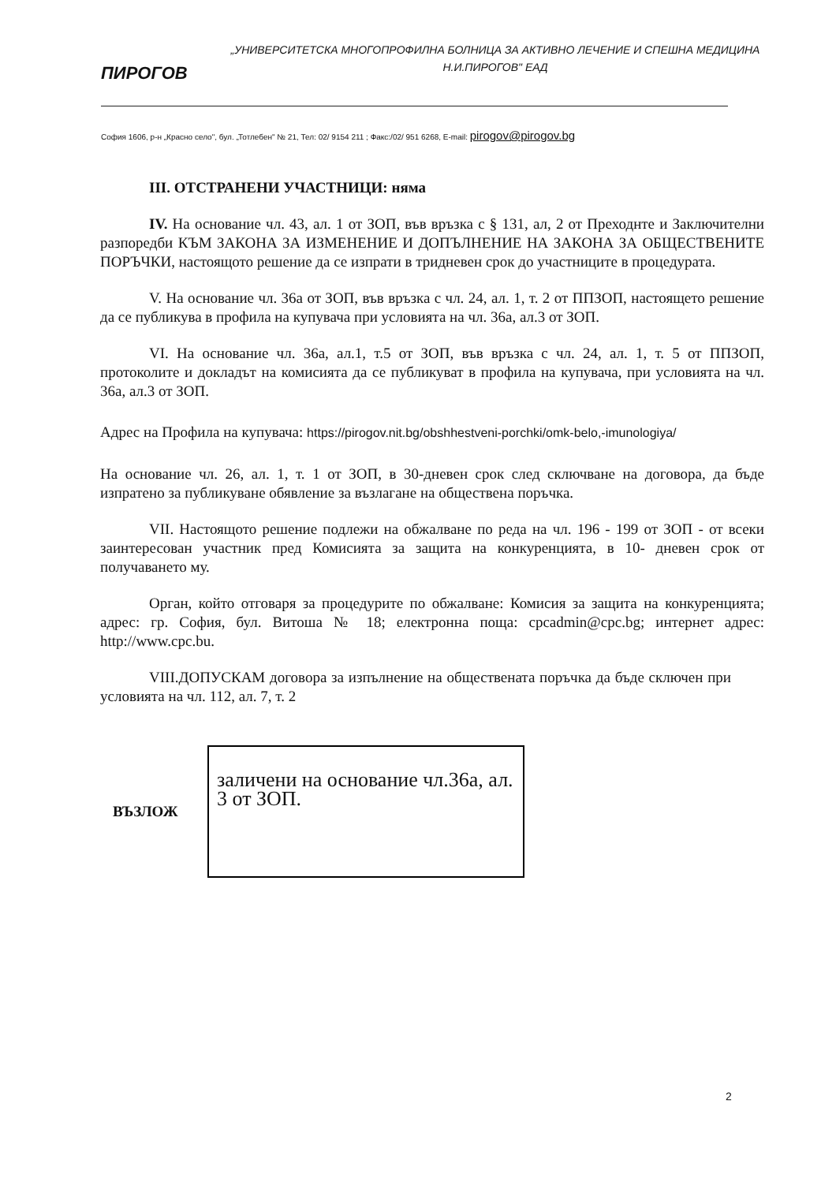ПИРОГОВ
„УНИВЕРСИТЕТСКА МНОГОПРОФИЛНА БОЛНИЦА ЗА АКТИВНО ЛЕЧЕНИЕ И СПЕШНА МЕДИЦИНА
Н.И.ПИРОГОВ" ЕАД
София 1606, р-н „Красно село", бул. „Тотлебен" № 21, Тел: 02/ 9154 211 ; Факс:/02/ 951 6268, E-mail: pirogov@pirogov.bg
III. ОТСТРАНЕНИ УЧАСТНИЦИ: няма
IV. На основание чл. 43, ал. 1 от ЗОП, във връзка с § 131, ал, 2 от Преходнте и Заключителни разпоредби КЪМ ЗАКОНА ЗА ИЗМЕНЕНИЕ И ДОПЪЛНЕНИЕ НА ЗАКОНА ЗА ОБЩЕСТВЕНИТЕ ПОРЪЧКИ, настоящото решение да се изпрати в тридневен срок до участниците в процедурата.
V. На основание чл. 36а от ЗОП, във връзка с чл. 24, ал. 1, т. 2 от ППЗОП, настоящето решение да се публикува в профила на купувача при условията на чл. 36а, ал.3 от ЗОП.
VI. На основание чл. 36а, ал.1, т.5 от ЗОП, във връзка с чл. 24, ал. 1, т. 5 от ППЗОП, протоколите и докладът на комисията да се публикуват в профила на купувача, при условията на чл. 36а, ал.3 от ЗОП.
Адрес на Профила на купувача: https://pirogov.nit.bg/obshhestveni-porchki/omk-belo,-imunologiya/
На основание чл. 26, ал. 1, т. 1 от ЗОП, в 30-дневен срок след сключване на договора, да бъде изпратено за публикуване обявление за възлагане на обществена поръчка.
VII. Настоящото решение подлежи на обжалване по реда на чл. 196 - 199 от ЗОП - от всеки заинтересован участник пред Комисията за защита на конкуренцията, в 10- дневен срок от получаването му.
Орган, който отговаря за процедурите по обжалване: Комисия за защита на конкуренцията; адрес: гр. София, бул. Витоша № 18; електронна поща: cpcadmin@cpc.bg; интернет адрес: http://www.cpc.bu.
VIII.ДОПУСКАМ договора за изпълнение на обществената поръчка да бъде сключен при условията на чл. 112, ал. 7, т. 2
ВЪЗЛОЖ
заличени на основание чл.36а, ал. 3 от ЗОП.
2